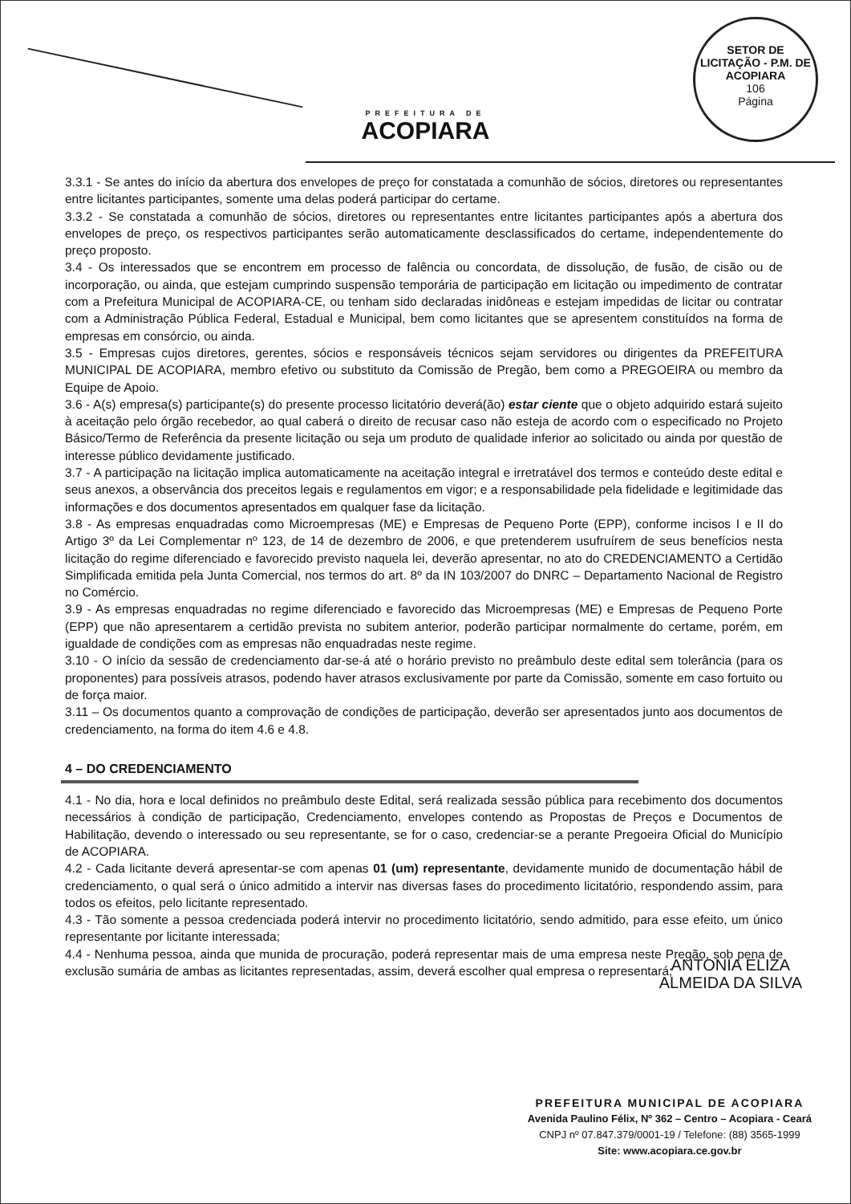PREFEITURA DE
ACOPIARA
SETOR DE LICITAÇÃO - P.M. DE ACOPIARA
106
Página
3.3.1 - Se antes do início da abertura dos envelopes de preço for constatada a comunhão de sócios, diretores ou representantes entre licitantes participantes, somente uma delas poderá participar do certame.
3.3.2 - Se constatada a comunhão de sócios, diretores ou representantes entre licitantes participantes após a abertura dos envelopes de preço, os respectivos participantes serão automaticamente desclassificados do certame, independentemente do preço proposto.
3.4 - Os interessados que se encontrem em processo de falência ou concordata, de dissolução, de fusão, de cisão ou de incorporação, ou ainda, que estejam cumprindo suspensão temporária de participação em licitação ou impedimento de contratar com a Prefeitura Municipal de ACOPIARA-CE, ou tenham sido declaradas inidôneas e estejam impedidas de licitar ou contratar com a Administração Pública Federal, Estadual e Municipal, bem como licitantes que se apresentem constituídos na forma de empresas em consórcio, ou ainda.
3.5 - Empresas cujos diretores, gerentes, sócios e responsáveis técnicos sejam servidores ou dirigentes da PREFEITURA MUNICIPAL DE ACOPIARA, membro efetivo ou substituto da Comissão de Pregão, bem como a PREGOEIRA ou membro da Equipe de Apoio.
3.6 - A(s) empresa(s) participante(s) do presente processo licitatório deverá(ão) estar ciente que o objeto adquirido estará sujeito à aceitação pelo órgão recebedor, ao qual caberá o direito de recusar caso não esteja de acordo com o especificado no Projeto Básico/Termo de Referência da presente licitação ou seja um produto de qualidade inferior ao solicitado ou ainda por questão de interesse público devidamente justificado.
3.7 - A participação na licitação implica automaticamente na aceitação integral e irretratável dos termos e conteúdo deste edital e seus anexos, a observância dos preceitos legais e regulamentos em vigor; e a responsabilidade pela fidelidade e legitimidade das informações e dos documentos apresentados em qualquer fase da licitação.
3.8 - As empresas enquadradas como Microempresas (ME) e Empresas de Pequeno Porte (EPP), conforme incisos I e II do Artigo 3º da Lei Complementar nº 123, de 14 de dezembro de 2006, e que pretenderem usufruírem de seus benefícios nesta licitação do regime diferenciado e favorecido previsto naquela lei, deverão apresentar, no ato do CREDENCIAMENTO a Certidão Simplificada emitida pela Junta Comercial, nos termos do art. 8º da IN 103/2007 do DNRC – Departamento Nacional de Registro no Comércio.
3.9 - As empresas enquadradas no regime diferenciado e favorecido das Microempresas (ME) e Empresas de Pequeno Porte (EPP) que não apresentarem a certidão prevista no subitem anterior, poderão participar normalmente do certame, porém, em igualdade de condições com as empresas não enquadradas neste regime.
3.10 - O início da sessão de credenciamento dar-se-á até o horário previsto no preâmbulo deste edital sem tolerância (para os proponentes) para possíveis atrasos, podendo haver atrasos exclusivamente por parte da Comissão, somente em caso fortuito ou de força maior.
3.11 – Os documentos quanto a comprovação de condições de participação, deverão ser apresentados junto aos documentos de credenciamento, na forma do item 4.6 e 4.8.
4 – DO CREDENCIAMENTO
4.1 - No dia, hora e local definidos no preâmbulo deste Edital, será realizada sessão pública para recebimento dos documentos necessários à condição de participação, Credenciamento, envelopes contendo as Propostas de Preços e Documentos de Habilitação, devendo o interessado ou seu representante, se for o caso, credenciar-se a perante Pregoeira Oficial do Município de ACOPIARA.
4.2 - Cada licitante deverá apresentar-se com apenas 01 (um) representante, devidamente munido de documentação hábil de credenciamento, o qual será o único admitido a intervir nas diversas fases do procedimento licitatório, respondendo assim, para todos os efeitos, pelo licitante representado.
4.3 - Tão somente a pessoa credenciada poderá intervir no procedimento licitatório, sendo admitido, para esse efeito, um único representante por licitante interessada;
4.4 - Nenhuma pessoa, ainda que munida de procuração, poderá representar mais de uma empresa neste Pregão, sob pena de exclusão sumária de ambas as licitantes representadas, assim, deverá escolher qual empresa o representará;
ANTONIA ELIZA
ALMEIDA DA SILVA
PREFEITURA MUNICIPAL DE ACOPIARA
Avenida Paulino Félix, Nº 362 – Centro – Acopiara - Ceará
CNPJ nº 07.847.379/0001-19 / Telefone: (88) 3565-1999
Site: www.acopiara.ce.gov.br